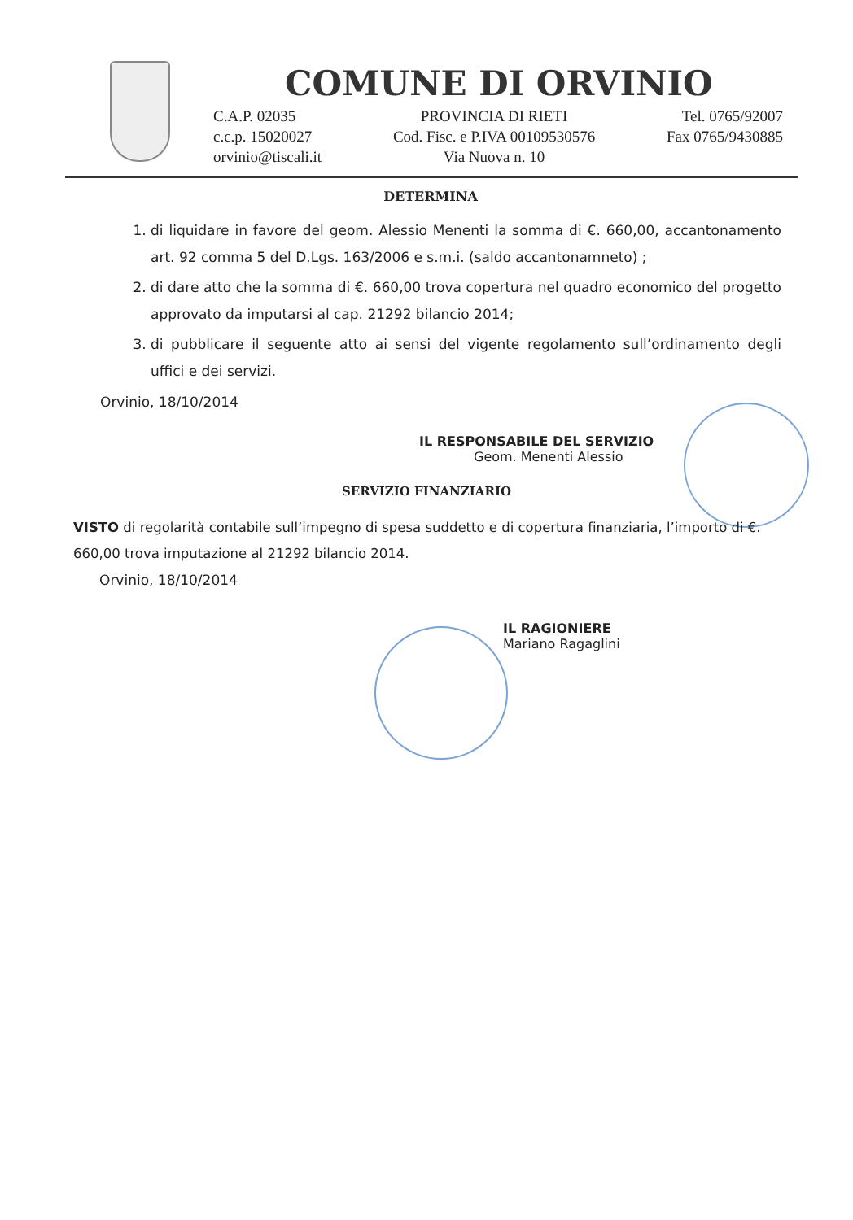COMUNE DI ORVINIO
C.A.P. 02035
c.c.p. 15020027
orvinio@tiscali.it
PROVINCIA DI RIETI
Cod. Fisc. e P.IVA 00109530576
Via Nuova n. 10
Tel. 0765/92007
Fax 0765/9430885
DETERMINA
1. di liquidare in favore del geom. Alessio Menenti la somma di €. 660,00, accantonamento art. 92 comma 5 del D.Lgs. 163/2006 e s.m.i. (saldo accantonamneto) ;
2. di dare atto che la somma di €. 660,00 trova copertura nel quadro economico del progetto approvato da imputarsi al cap. 21292 bilancio 2014;
3. di pubblicare il seguente atto ai sensi del vigente regolamento sull’ordinamento degli uffici e dei servizi.
Orvinio, 18/10/2014
IL RESPONSABILE DEL SERVIZIO
Geom. Menenti Alessio
SERVIZIO FINANZIARIO
VISTO di regolarità contabile sull’impegno di spesa suddetto e di copertura finanziaria, l’importo di €. 660,00 trova imputazione al 21292 bilancio 2014.
Orvinio, 18/10/2014
IL RAGIONIERE
Mariano Ragaglini